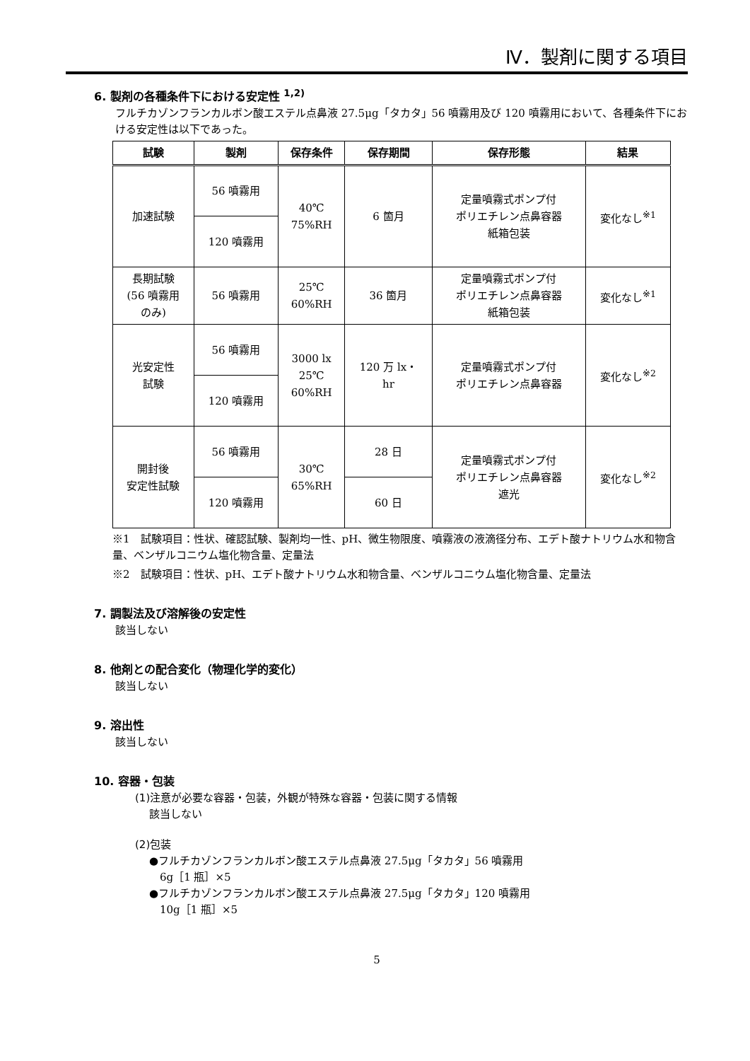Ⅳ．製剤に関する項目
6. 製剤の各種条件下における安定性 <sup>1,2)</sup>
フルチカゾンフランカルボン酸エステル点鼻液 27.5μg「タカタ」56 噴霧用及び 120 噴霧用において、各種条件下における安定性は以下であった。
| 試験 | 製剤 | 保存条件 | 保存期間 | 保存形態 | 結果 |
| --- | --- | --- | --- | --- | --- |
| 加速試験 | 56 噴霧用 | 40℃ 75%RH | 6 箇月 | 定量噴霧式ポンプ付 ポリエチレン点鼻容器 紙箱包装 | 変化なし<sup>※1</sup> |
| | 120 噴霧用 | | | | |
| 長期試験 (56 噴霧用 のみ) | 56 噴霧用 | 25℃ 60%RH | 36 箇月 | 定量噴霧式ポンプ付 ポリエチレン点鼻容器 紙箱包装 | 変化なし<sup>※1</sup> |
| 光安定性 試験 | 56 噴霧用 | 3000 lx 25℃ 60%RH | 120 万 lx・ hr | 定量噴霧式ポンプ付 ポリエチレン点鼻容器 | 変化なし<sup>※2</sup> |
| | 120 噴霧用 | | | | |
| 開封後 安定性試験 | 56 噴霧用 | 30℃ 65%RH | 28 日 | 定量噴霧式ポンプ付 ポリエチレン点鼻容器 遮光 | 変化なし<sup>※2</sup> |
| | 120 噴霧用 | | 60 日 | | |
※1　試験項目：性状、確認試験、製剤均一性、pH、微生物限度、噴霧液の液滴径分布、エデト酸ナトリウム水和物含量、ベンザルコニウム塩化物含量、定量法
※2　試験項目：性状、pH、エデト酸ナトリウム水和物含量、ベンザルコニウム塩化物含量、定量法
7. 調製法及び溶解後の安定性
該当しない
8. 他剤との配合変化（物理化学的変化）
該当しない
9. 溶出性
該当しない
10. 容器・包装
(1)注意が必要な容器・包装，外観が特殊な容器・包装に関する情報
該当しない
(2)包装
●フルチカゾンフランカルボン酸エステル点鼻液 27.5μg「タカタ」56 噴霧用
　6g［1 瓶］×5
●フルチカゾンフランカルボン酸エステル点鼻液 27.5μg「タカタ」120 噴霧用
　10g［1 瓶］×5
5